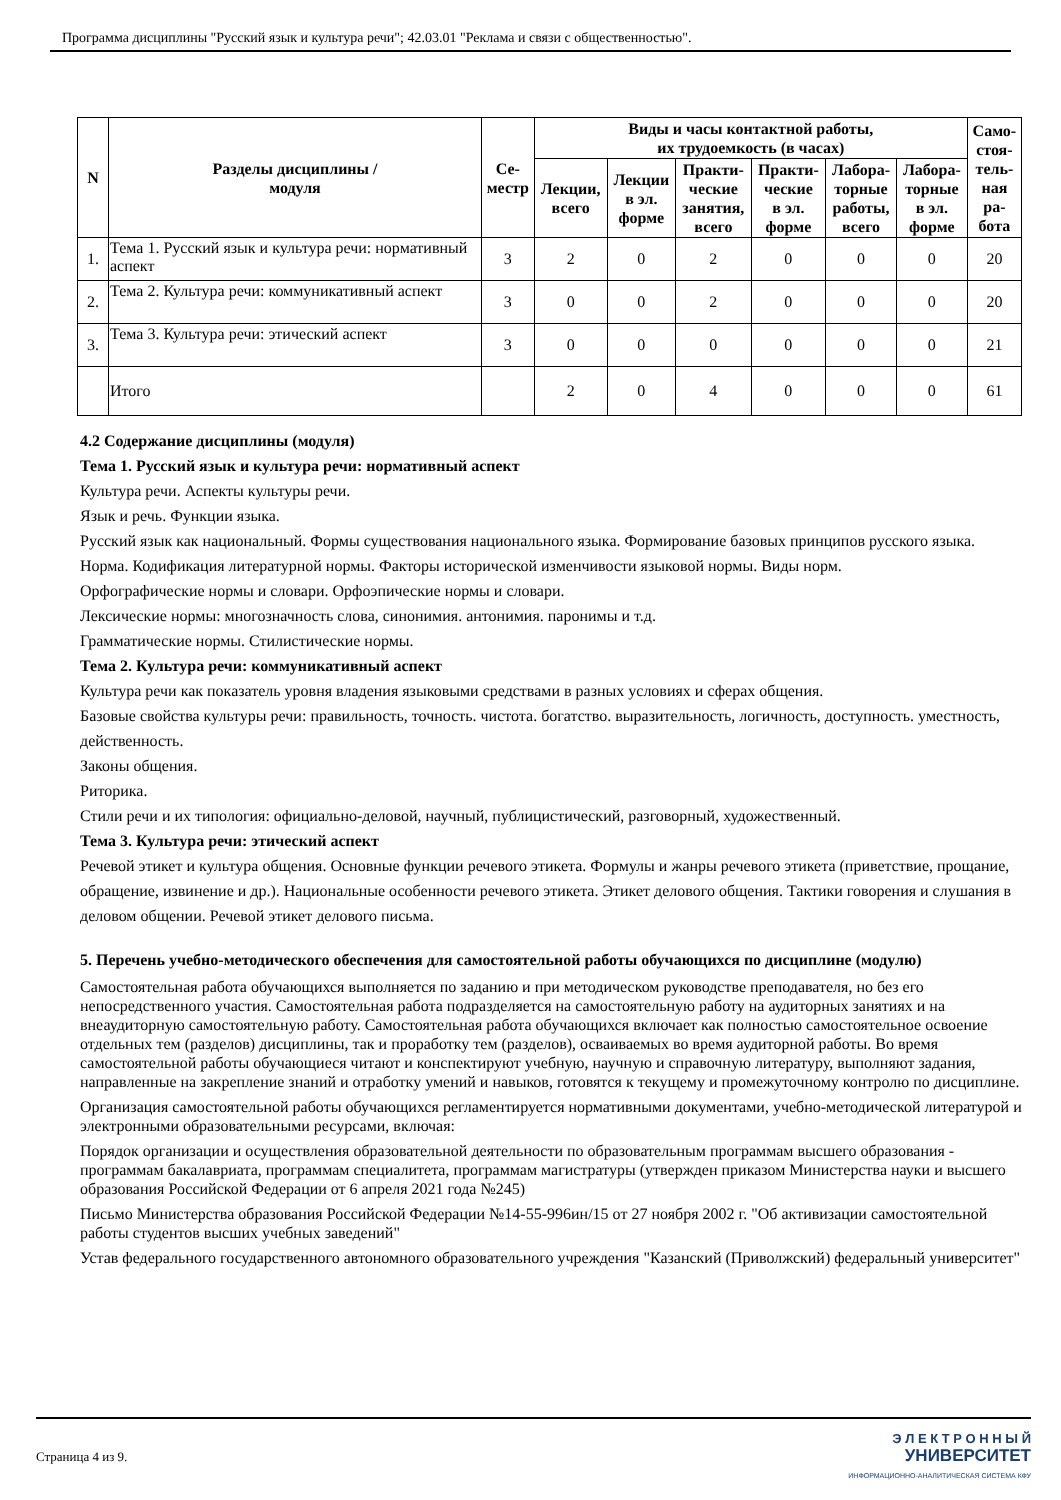Программа дисциплины "Русский язык и культура речи"; 42.03.01 "Реклама и связи с общественностью".
| N | Разделы дисциплины / модуля | Се- местр | Виды и часы контактной работы, их трудоемкость (в часах) | | | | | | Само- стоя- тель- ная ра- бота |
| --- | --- | --- | --- | --- | --- | --- | --- | --- | --- |
| | | | Лекции, всего | Лекции в эл. форме | Практи- ческие занятия, всего | Практи- ческие в эл. форме | Лабора- торные работы, всего | Лабора- торные в эл. форме | |
| 1. | Тема 1. Русский язык и культура речи: нормативный аспект | 3 | 2 | 0 | 2 | 0 | 0 | 0 | 20 |
| 2. | Тема 2. Культура речи: коммуникативный аспект | 3 | 0 | 0 | 2 | 0 | 0 | 0 | 20 |
| 3. | Тема 3. Культура речи: этический аспект | 3 | 0 | 0 | 0 | 0 | 0 | 0 | 21 |
| | Итого | | 2 | 0 | 4 | 0 | 0 | 0 | 61 |
4.2 Содержание дисциплины (модуля)
Тема 1. Русский язык и культура речи: нормативный аспект
Культура речи. Аспекты культуры речи.
Язык и речь. Функции языка.
Русский язык как национальный. Формы существования национального языка. Формирование базовых принципов русского языка.
Норма. Кодификация литературной нормы. Факторы исторической изменчивости языковой нормы. Виды норм.
Орфографические нормы и словари. Орфоэпические нормы и словари.
Лексические нормы: многозначность слова, синонимия. антонимия. паронимы и т.д.
Грамматические нормы. Стилистические нормы.
Тема 2. Культура речи: коммуникативный аспект
Культура речи как показатель уровня владения языковыми средствами в разных условиях и сферах общения.
Базовые свойства культуры речи: правильность, точность. чистота. богатство. выразительность, логичность, доступность. уместность, действенность.
Законы общения.
Риторика.
Стили речи и их типология: официально-деловой, научный, публицистический, разговорный, художественный.
Тема 3. Культура речи: этический аспект
Речевой этикет и культура общения. Основные функции речевого этикета. Формулы и жанры речевого этикета (приветствие, прощание, обращение, извинение и др.). Национальные особенности речевого этикета. Этикет делового общения. Тактики говорения и слушания в деловом общении. Речевой этикет делового письма.
5. Перечень учебно-методического обеспечения для самостоятельной работы обучающихся по дисциплине (модулю)
Самостоятельная работа обучающихся выполняется по заданию и при методическом руководстве преподавателя, но без его непосредственного участия. Самостоятельная работа подразделяется на самостоятельную работу на аудиторных занятиях и на внеаудиторную самостоятельную работу. Самостоятельная работа обучающихся включает как полностью самостоятельное освоение отдельных тем (разделов) дисциплины, так и проработку тем (разделов), осваиваемых во время аудиторной работы. Во время самостоятельной работы обучающиеся читают и конспектируют учебную, научную и справочную литературу, выполняют задания, направленные на закрепление знаний и отработку умений и навыков, готовятся к текущему и промежуточному контролю по дисциплине.
Организация самостоятельной работы обучающихся регламентируется нормативными документами, учебно-методической литературой и электронными образовательными ресурсами, включая:
Порядок организации и осуществления образовательной деятельности по образовательным программам высшего образования - программам бакалавриата, программам специалитета, программам магистратуры (утвержден приказом Министерства науки и высшего образования Российской Федерации от 6 апреля 2021 года №245)
Письмо Министерства образования Российской Федерации №14-55-996ин/15 от 27 ноября 2002 г. "Об активизации самостоятельной работы студентов высших учебных заведений"
Устав федерального государственного автономного образовательного учреждения "Казанский (Приволжский) федеральный университет"
Страница 4 из 9.
Э Л Е К Т Р О Н Н Ы Й
УНИВЕРСИТЕТ
ИНФОРМАЦИОННО-АНАЛИТИЧЕСКАЯ СИСТЕМА КФУ